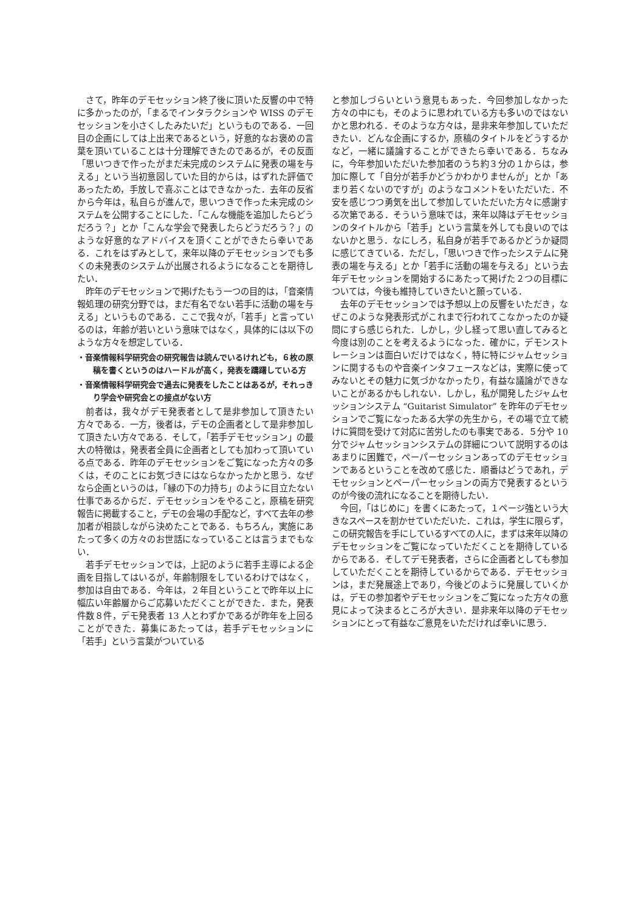さて，昨年のデモセッション終了後に頂いた反響の中で特に多かったのが，「まるでインタラクションや WISS のデモセッションを小さくしたみたいだ」というものである．一回目の企画にしては上出来であるという，好意的なお褒めの言葉を頂いていることは十分理解できたのであるが，その反面「思いつきで作ったがまだ未完成のシステムに発表の場を与える」という当初意図していた目的からは，はずれた評価であったため，手放しで喜ぶことはできなかった．去年の反省から今年は，私自らが進んで，思いつきで作った未完成のシステムを公開することにした．「こんな機能を追加したらどうだろう？」とか「こんな学会で発表したらどうだろう？」のような好意的なアドバイスを頂くことができたら幸いである．これをはずみとして，来年以降のデモセッションでも多くの未発表のシステムが出展されるようになることを期待したい．
昨年のデモセッションで掲げたもう一つの目的は，「音楽情報処理の研究分野では，まだ有名でない若手に活動の場を与える」というものである．ここで我々が，「若手」と言っているのは，年齢が若いという意味ではなく，具体的には以下のような方々を想定している．
・音楽情報科学研究会の研究報告は読んでいるけれども，６枚の原稿を書くというのはハードルが高く，発表を躊躇している方
・音楽情報科学研究会で過去に発表をしたことはあるが，それっきり学会や研究会との接点がない方
前者は，我々がデモ発表者として是非参加して頂きたい方々である．一方，後者は，デモの企画者として是非参加して頂きたい方々である．そして，「若手デモセッション」の最大の特徴は，発表者全員に企画者としても加わって頂いている点である．昨年のデモセッションをご覧になった方々の多くは，そのことにお気づきにはならなかったかと思う．なぜなら企画というのは，「縁の下の力持ち」のように目立たない仕事であるからだ．デモセッションをやること，原稿を研究報告に掲載すること，デモの会場の手配など，すべて去年の参加者が相談しながら決めたことである．もちろん，実施にあたって多くの方々のお世話になっていることは言うまでもない．
若手デモセッションでは，上記のように若手主導による企画を目指してはいるが，年齢制限をしているわけではなく，参加は自由である．今年は，２年目ということで昨年以上に幅広い年齢層からご応募いただくことができた．また，発表件数８件，デモ発表者 13 人とわずかであるが昨年を上回ることができた．募集にあたっては，若手デモセッションに「若手」という言葉がついている
と参加しづらいという意見もあった．今回参加しなかった方々の中にも，そのように思われている方も多いのではないかと思われる．そのような方々は，是非来年参加していただきたい．どんな企画にするか，原稿のタイトルをどうするかなど，一緒に議論することができたら幸いである．ちなみに，今年参加いただいた参加者のうち約３分の１からは，参加に際して「自分が若手かどうかわかりませんが」とか「あまり若くないのですが」のようなコメントをいただいた．不安を感じつつ勇気を出して参加していただいた方々に感謝する次第である．そういう意味では，来年以降はデモセッションのタイトルから「若手」という言葉を外しても良いのではないかと思う．なにしろ，私自身が若手であるかどうか疑問に感じてきている．ただし，「思いつきで作ったシステムに発表の場を与える」とか「若手に活動の場を与える」という去年デモセッションを開始するにあたって掲げた２つの目標については，今後も維持していきたいと願っている．
去年のデモセッションでは予想以上の反響をいただき，なぜこのような発表形式がこれまで行われてこなかったのか疑問にすら感じられた．しかし，少し経って思い直してみると今度は別のことを考えるようになった．確かに，デモンストレーションは面白いだけではなく，特に特にジャムセッションに関するものや音楽インタフェースなどは，実際に使ってみないとその魅力に気づかなかったり，有益な議論ができないことがあるかもしれない．しかし，私が開発したジャムセッションシステム “Guitarist Simulator” を昨年のデモセッションでご覧になったある大学の先生から，その場で立て続けに質問を受けて対応に苦労したのも事実である．５分や 10 分でジャムセッションシステムの詳細について説明するのはあまりに困難で，ペーパーセッションあってのデモセッションであるということを改めて感じた．順番はどうであれ，デモセッションとペーパーセッションの両方で発表するというのが今後の流れになることを期待したい．
今回，「はじめに」を書くにあたって，１ページ強という大きなスペースを割かせていただいた．これは，学生に限らず，この研究報告を手にしているすべての人に，まずは来年以降のデモセッションをご覧になっていただくことを期待しているからである．そしてデモ発表者，さらに企画者としても参加していただくことを期待しているからである．デモセッションは，まだ発展途上であり，今後どのように発展していくかは，デモの参加者やデモセッションをご覧になった方々の意見によって決まるところが大きい．是非来年以降のデモセッションにとって有益なご意見をいただければ幸いに思う．